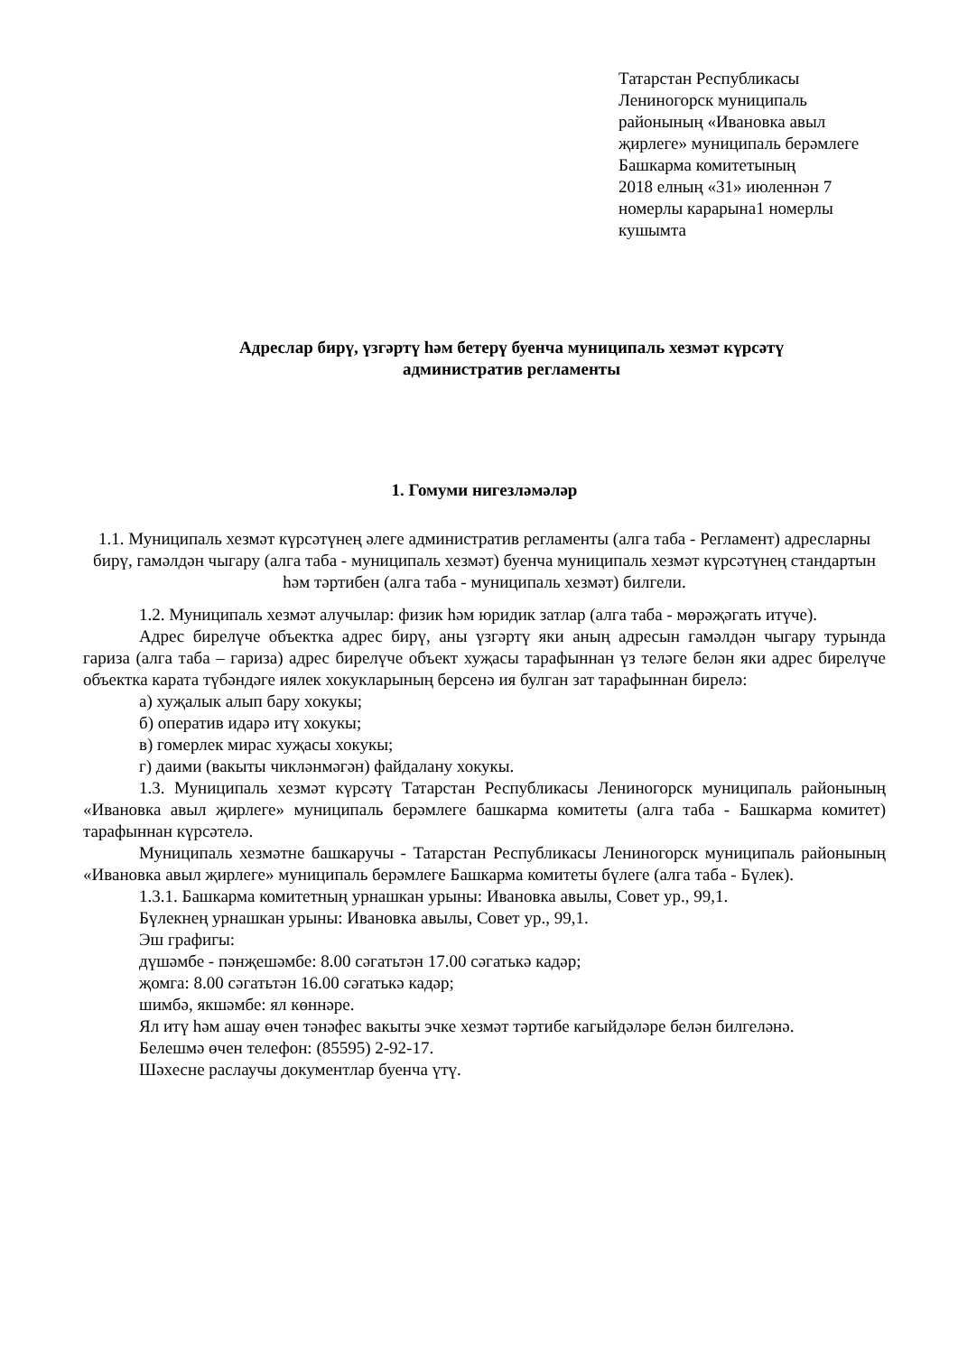Татарстан Республикасы
Лениногорск муниципаль
районының «Ивановка авыл
җирлеге» муниципаль берәмлеге
Башкарма комитетының
2018 елның «31» июленнән 7
номерлы карарына1 номерлы
кушымта
Адреслар бирү, үзгәртү һәм бетерү буенча муниципаль хезмәт күрсәтү
административ регламенты
1. Гомуми нигезләмәләр
1.1. Муниципаль хезмәт күрсәтүнең әлеге административ регламенты (алга таба - Регламент) адресларны бирү, гамәлдән чыгару (алга таба - муниципаль хезмәт) буенча муниципаль хезмәт күрсәтүнең стандартын һәм тәртибен (алга таба - муниципаль хезмәт) билгели.
1.2. Муниципаль хезмәт алучылар: физик һәм юридик затлар (алга таба - мөрәҗәгать итүче).
Адрес бирелүче объектка адрес бирү, аны үзгәртү яки аның адресын гамәлдән чыгару турында гариза (алга таба – гариза) адрес бирелүче объект хуҗасы тарафыннан үз теләге белән яки адрес бирелүче объектка карата түбәндәге иялек хокукларының берсенә ия булган зат тарафыннан бирелә:
а) хуҗалык алып бару хокукы;
б) оператив идарә итү хокукы;
в) гомерлек мирас хуҗасы хокукы;
г) даими (вакыты чикләнмәгән) файдалану хокукы.
1.3. Муниципаль хезмәт күрсәтү Татарстан Республикасы Лениногорск муниципаль районының «Ивановка авыл җирлеге» муниципаль берәмлеге башкарма комитеты (алга таба - Башкарма комитет) тарафыннан күрсәтелә.
Муниципаль хезмәтне башкаручы - Татарстан Республикасы Лениногорск муниципаль районының «Ивановка авыл җирлеге» муниципаль берәмлеге Башкарма комитеты бүлеге (алга таба - Бүлек).
1.3.1. Башкарма комитетның урнашкан урыны: Ивановка авылы, Совет ур., 99,1.
Бүлекнең урнашкан урыны: Ивановка авылы, Совет ур., 99,1.
Эш графигы:
дүшәмбе - пәнҗешәмбе: 8.00 сәгатьтән 17.00 сәгатькә кадәр;
җомга: 8.00 сәгатьтән 16.00 сәгатькә кадәр;
шимбә, якшәмбе: ял көннәре.
Ял итү һәм ашау өчен тәнәфес вакыты эчке хезмәт тәртибе кагыйдәләре белән билгеләнә.
Белешмә өчен телефон: (85595) 2-92-17.
Шәхесне раслаучы документлар буенча үтү.